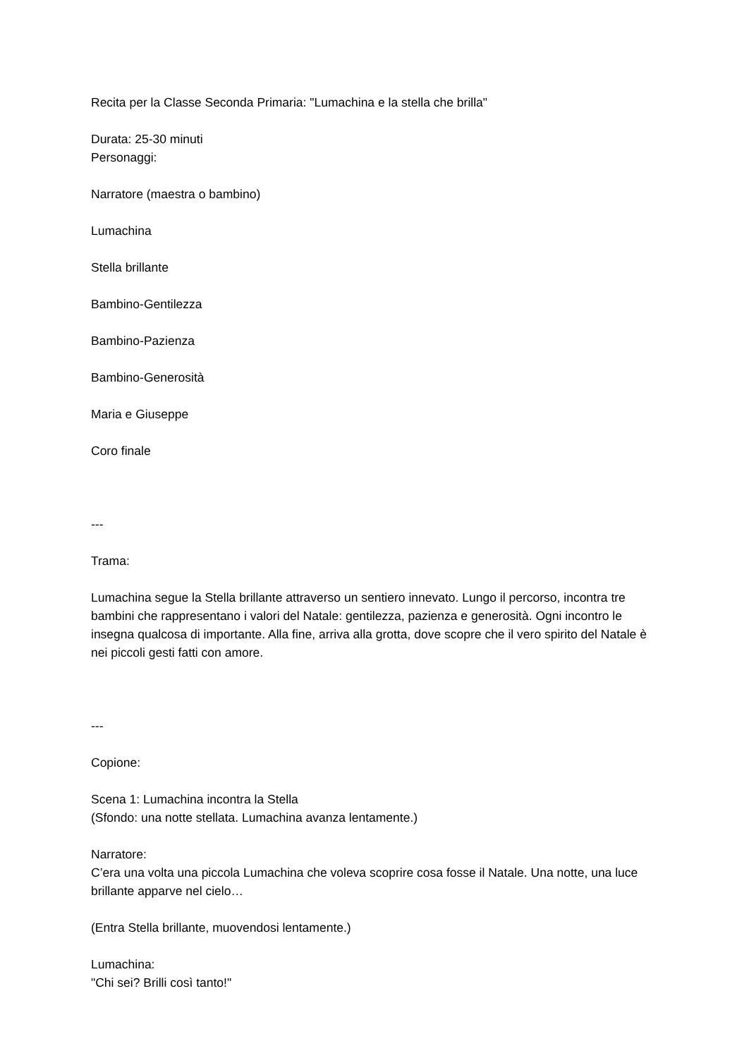Recita per la Classe Seconda Primaria: "Lumachina e la stella che brilla"
Durata: 25-30 minuti
Personaggi:
Narratore (maestra o bambino)
Lumachina
Stella brillante
Bambino-Gentilezza
Bambino-Pazienza
Bambino-Generosità
Maria e Giuseppe
Coro finale
---
Trama:
Lumachina segue la Stella brillante attraverso un sentiero innevato. Lungo il percorso, incontra tre bambini che rappresentano i valori del Natale: gentilezza, pazienza e generosità. Ogni incontro le insegna qualcosa di importante. Alla fine, arriva alla grotta, dove scopre che il vero spirito del Natale è nei piccoli gesti fatti con amore.
---
Copione:
Scena 1: Lumachina incontra la Stella
(Sfondo: una notte stellata. Lumachina avanza lentamente.)
Narratore:
C’era una volta una piccola Lumachina che voleva scoprire cosa fosse il Natale. Una notte, una luce brillante apparve nel cielo…
(Entra Stella brillante, muovendosi lentamente.)
Lumachina:
"Chi sei? Brilli così tanto!"